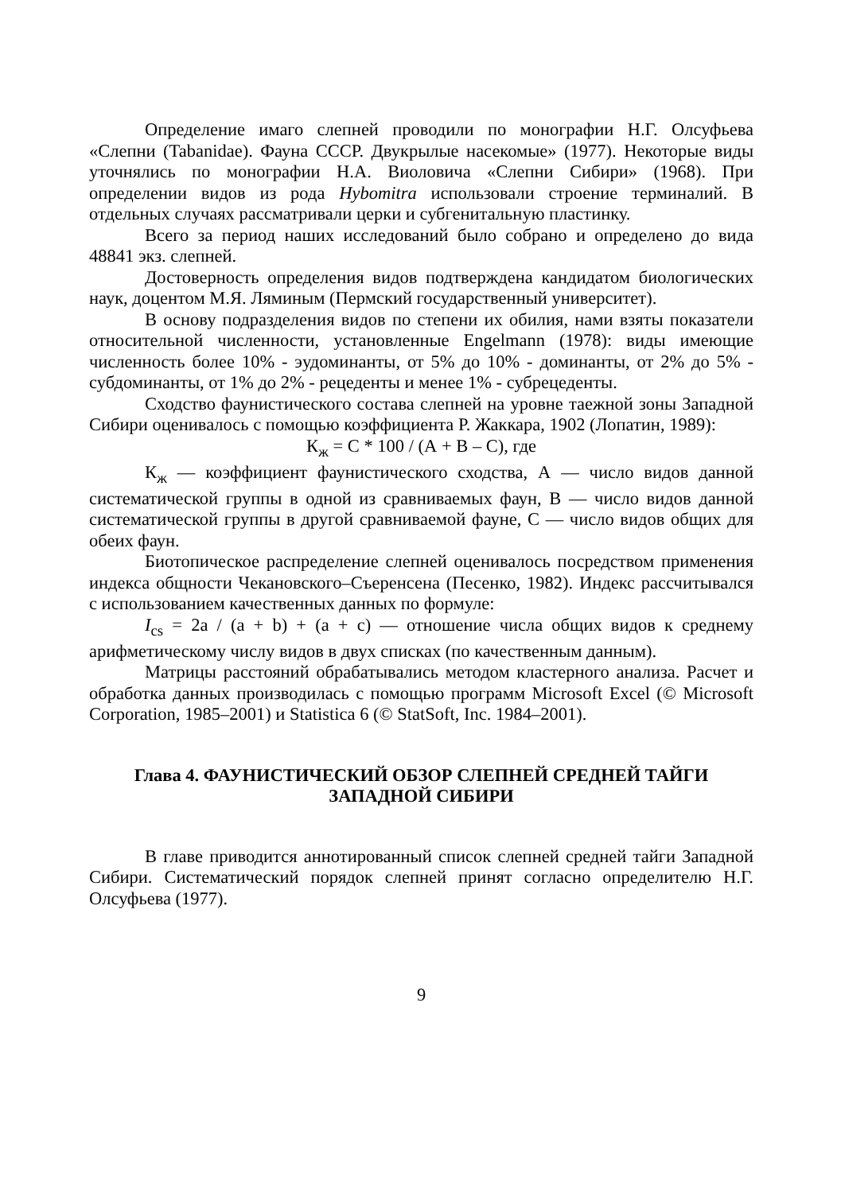Определение имаго слепней проводили по монографии Н.Г. Олсуфьева «Слепни (Tabanidae). Фауна СССР. Двукрылые насекомые» (1977). Некоторые виды уточнялись по монографии Н.А. Виоловича «Слепни Сибири» (1968). При определении видов из рода Hybomitra использовали строение терминалий. В отдельных случаях рассматривали церки и субгенитальную пластинку.
Всего за период наших исследований было собрано и определено до вида 48841 экз. слепней.
Достоверность определения видов подтверждена кандидатом биологических наук, доцентом М.Я. Ляминым (Пермский государственный университет).
В основу подразделения видов по степени их обилия, нами взяты показатели относительной численности, установленные Engelmann (1978): виды имеющие численность более 10% - эудоминанты, от 5% до 10% - доминанты, от 2% до 5% - субдоминанты, от 1% до 2% - рецеденты и менее 1% - субрецеденты.
Сходство фаунистического состава слепней на уровне таежной зоны Западной Сибири оценивалось с помощью коэффициента Р. Жаккара, 1902 (Лопатин, 1989):
К<sub>ж</sub> = С * 100 / (А + В – С), где
К<sub>ж</sub> — коэффициент фаунистического сходства, А — число видов данной систематической группы в одной из сравниваемых фаун, В — число видов данной систематической группы в другой сравниваемой фауне, С — число видов общих для обеих фаун.
Биотопическое распределение слепней оценивалось посредством применения индекса общности Чекановского–Съеренсена (Песенко, 1982). Индекс рассчитывался с использованием качественных данных по формуле:
I<sub>cs</sub> = 2a / (a + b) + (a + c) — отношение числа общих видов к среднему арифметическому числу видов в двух списках (по качественным данным).
Матрицы расстояний обрабатывались методом кластерного анализа. Расчет и обработка данных производилась с помощью программ Microsoft Excel (© Microsoft Corporation, 1985–2001) и Statistica 6 (© StatSoft, Inc. 1984–2001).
Глава 4. ФАУНИСТИЧЕСКИЙ ОБЗОР СЛЕПНЕЙ СРЕДНЕЙ ТАЙГИ
ЗАПАДНОЙ СИБИРИ
В главе приводится аннотированный список слепней средней тайги Западной Сибири. Систематический порядок слепней принят согласно определителю Н.Г. Олсуфьева (1977).
9